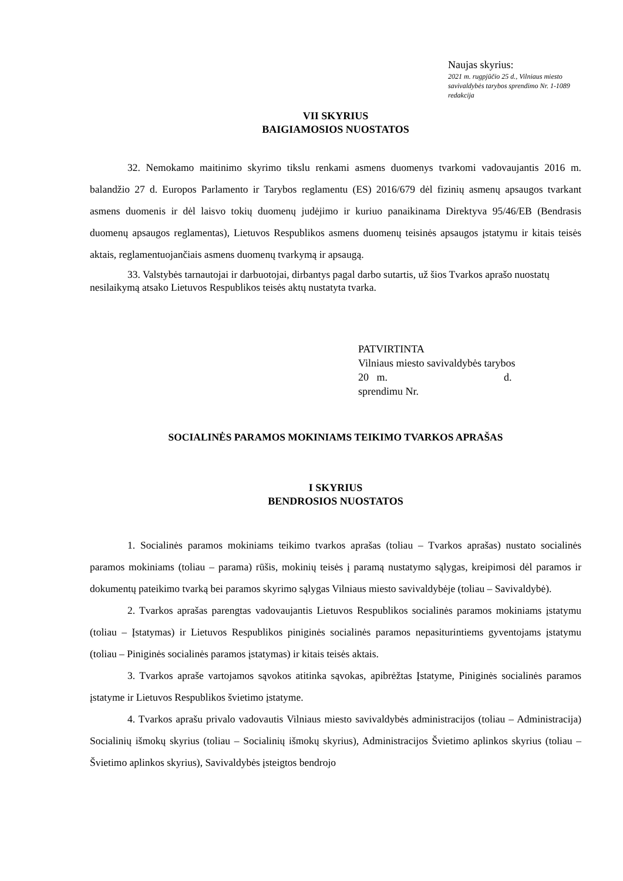Naujas skyrius:
2021 m. rugpjūčio 25 d., Vilniaus miesto savivaldybės tarybos sprendimo Nr. 1-1089 redakcija
VII SKYRIUS
BAIGIAMOSIOS NUOSTATOS
32. Nemokamo maitinimo skyrimo tikslu renkami asmens duomenys tvarkomi vadovaujantis 2016 m. balandžio 27 d. Europos Parlamento ir Tarybos reglamentu (ES) 2016/679 dėl fizinių asmenų apsaugos tvarkant asmens duomenis ir dėl laisvo tokių duomenų judėjimo ir kuriuo panaikinama Direktyva 95/46/EB (Bendrasis duomenų apsaugos reglamentas), Lietuvos Respublikos asmens duomenų teisinės apsaugos įstatymu ir kitais teisės aktais, reglamentuojančiais asmens duomenų tvarkymą ir apsaugą.
33. Valstybės tarnautojai ir darbuotojai, dirbantys pagal darbo sutartis, už šios Tvarkos aprašo nuostatų nesilaikymą atsako Lietuvos Respublikos teisės aktų nustatyta tvarka.
PATVIRTINTA
Vilniaus miesto savivaldybės tarybos
20 m. d.
sprendimu Nr.
SOCIALINĖS PARAMOS MOKINIAMS TEIKIMO TVARKOS APRAŠAS
I SKYRIUS
BENDROSIOS NUOSTATOS
1. Socialinės paramos mokiniams teikimo tvarkos aprašas (toliau – Tvarkos aprašas) nustato socialinės paramos mokiniams (toliau – parama) rūšis, mokinių teisės į paramą nustatymo sąlygas, kreipimosi dėl paramos ir dokumentų pateikimo tvarką bei paramos skyrimo sąlygas Vilniaus miesto savivaldybėje (toliau – Savivaldybė).
2. Tvarkos aprašas parengtas vadovaujantis Lietuvos Respublikos socialinės paramos mokiniams įstatymu (toliau – Įstatymas) ir Lietuvos Respublikos piniginės socialinės paramos nepasiturintiems gyventojams įstatymu (toliau – Piniginės socialinės paramos įstatymas) ir kitais teisės aktais.
3. Tvarkos apraše vartojamos sąvokos atitinka sąvokas, apibrėžtas Įstatyme, Piniginės socialinės paramos įstatyme ir Lietuvos Respublikos švietimo įstatyme.
4. Tvarkos aprašu privalo vadovautis Vilniaus miesto savivaldybės administracijos (toliau – Administracija) Socialinių išmokų skyrius (toliau – Socialinių išmokų skyrius), Administracijos Švietimo aplinkos skyrius (toliau – Švietimo aplinkos skyrius), Savivaldybės įsteigtos bendrojo